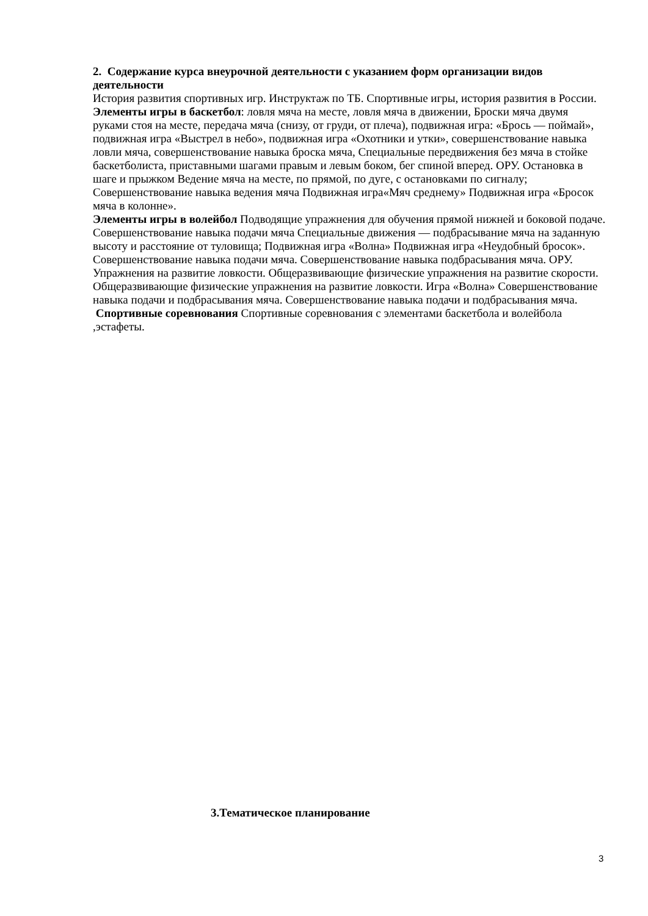2. Содержание курса внеурочной деятельности с указанием форм организации видов деятельности
История развития спортивных игр. Инструктаж по ТБ. Спортивные игры, история развития в России.
Элементы игры в баскетбол: ловля мяча на месте, ловля мяча в движении, Броски мяча двумя руками стоя на месте, передача мяча (снизу, от груди, от плеча), подвижная игра: «Брось — поймай», подвижная игра «Выстрел в небо», подвижная игра «Охотники и утки», совершенствование навыка ловли мяча, совершенствование навыка броска мяча, Специальные передвижения без мяча в стойке баскетболиста, приставными шагами правым и левым боком, бег спиной вперед. ОРУ. Остановка в шаге и прыжком Ведение мяча на месте, по прямой, по дуге, с остановками по сигналу; Совершенствование навыка ведения мяча Подвижная игра«Мяч среднему» Подвижная игра «Бросок мяча в колонне».
Элементы игры в волейбол Подводящие упражнения для обучения прямой нижней и боковой подаче. Совершенствование навыка подачи мяча Специальные движения — подбрасывание мяча на заданную высоту и расстояние от туловища; Подвижная игра «Волна» Подвижная игра «Неудобный бросок». Совершенствование навыка подачи мяча. Совершенствование навыка подбрасывания мяча. ОРУ. Упражнения на развитие ловкости. Общеразвивающие физические упражнения на развитие скорости. Общеразвивающие физические упражнения на развитие ловкости. Игра «Волна» Совершенствование навыка подачи и подбрасывания мяча. Совершенствование навыка подачи и подбрасывания мяча.
Спортивные соревнования Спортивные соревнования с элементами баскетбола и волейбола ,эстафеты.
3.Тематическое планирование
3